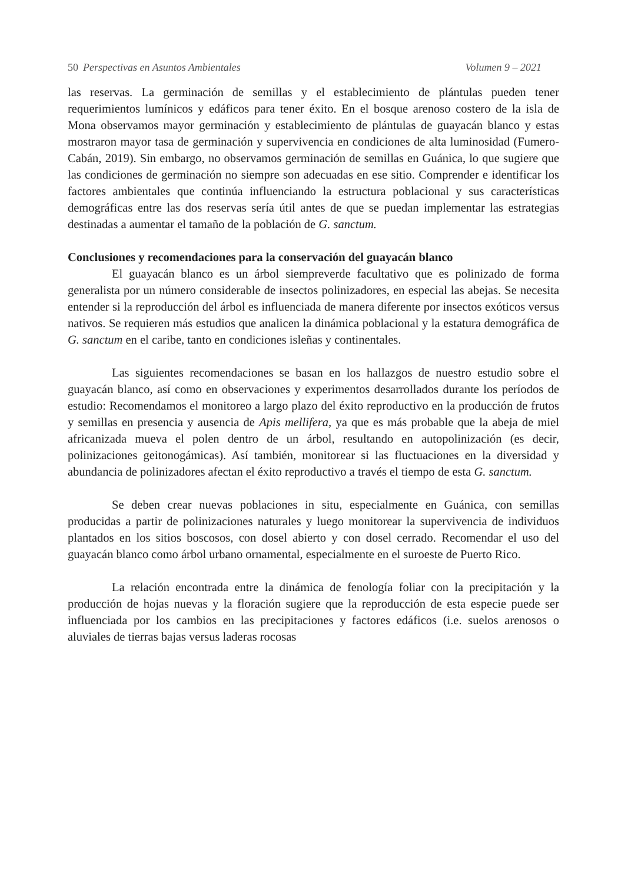50 Perspectivas en Asuntos Ambientales Volumen 9 – 2021
las reservas. La germinación de semillas y el establecimiento de plántulas pueden tener requerimientos lumínicos y edáficos para tener éxito. En el bosque arenoso costero de la isla de Mona observamos mayor germinación y establecimiento de plántulas de guayacán blanco y estas mostraron mayor tasa de germinación y supervivencia en condiciones de alta luminosidad (Fumero-Cabán, 2019). Sin embargo, no observamos germinación de semillas en Guánica, lo que sugiere que las condiciones de germinación no siempre son adecuadas en ese sitio. Comprender e identificar los factores ambientales que continúa influenciando la estructura poblacional y sus características demográficas entre las dos reservas sería útil antes de que se puedan implementar las estrategias destinadas a aumentar el tamaño de la población de G. sanctum.
Conclusiones y recomendaciones para la conservación del guayacán blanco
El guayacán blanco es un árbol siempreverde facultativo que es polinizado de forma generalista por un número considerable de insectos polinizadores, en especial las abejas. Se necesita entender si la reproducción del árbol es influenciada de manera diferente por insectos exóticos versus nativos. Se requieren más estudios que analicen la dinámica poblacional y la estatura demográfica de G. sanctum en el caribe, tanto en condiciones isleñas y continentales.
Las siguientes recomendaciones se basan en los hallazgos de nuestro estudio sobre el guayacán blanco, así como en observaciones y experimentos desarrollados durante los períodos de estudio: Recomendamos el monitoreo a largo plazo del éxito reproductivo en la producción de frutos y semillas en presencia y ausencia de Apis mellifera, ya que es más probable que la abeja de miel africanizada mueva el polen dentro de un árbol, resultando en autopolinización (es decir, polinizaciones geitonogámicas). Así también, monitorear si las fluctuaciones en la diversidad y abundancia de polinizadores afectan el éxito reproductivo a través el tiempo de esta G. sanctum.
Se deben crear nuevas poblaciones in situ, especialmente en Guánica, con semillas producidas a partir de polinizaciones naturales y luego monitorear la supervivencia de individuos plantados en los sitios boscosos, con dosel abierto y con dosel cerrado. Recomendar el uso del guayacán blanco como árbol urbano ornamental, especialmente en el suroeste de Puerto Rico.
La relación encontrada entre la dinámica de fenología foliar con la precipitación y la producción de hojas nuevas y la floración sugiere que la reproducción de esta especie puede ser influenciada por los cambios en las precipitaciones y factores edáficos (i.e. suelos arenosos o aluviales de tierras bajas versus laderas rocosas